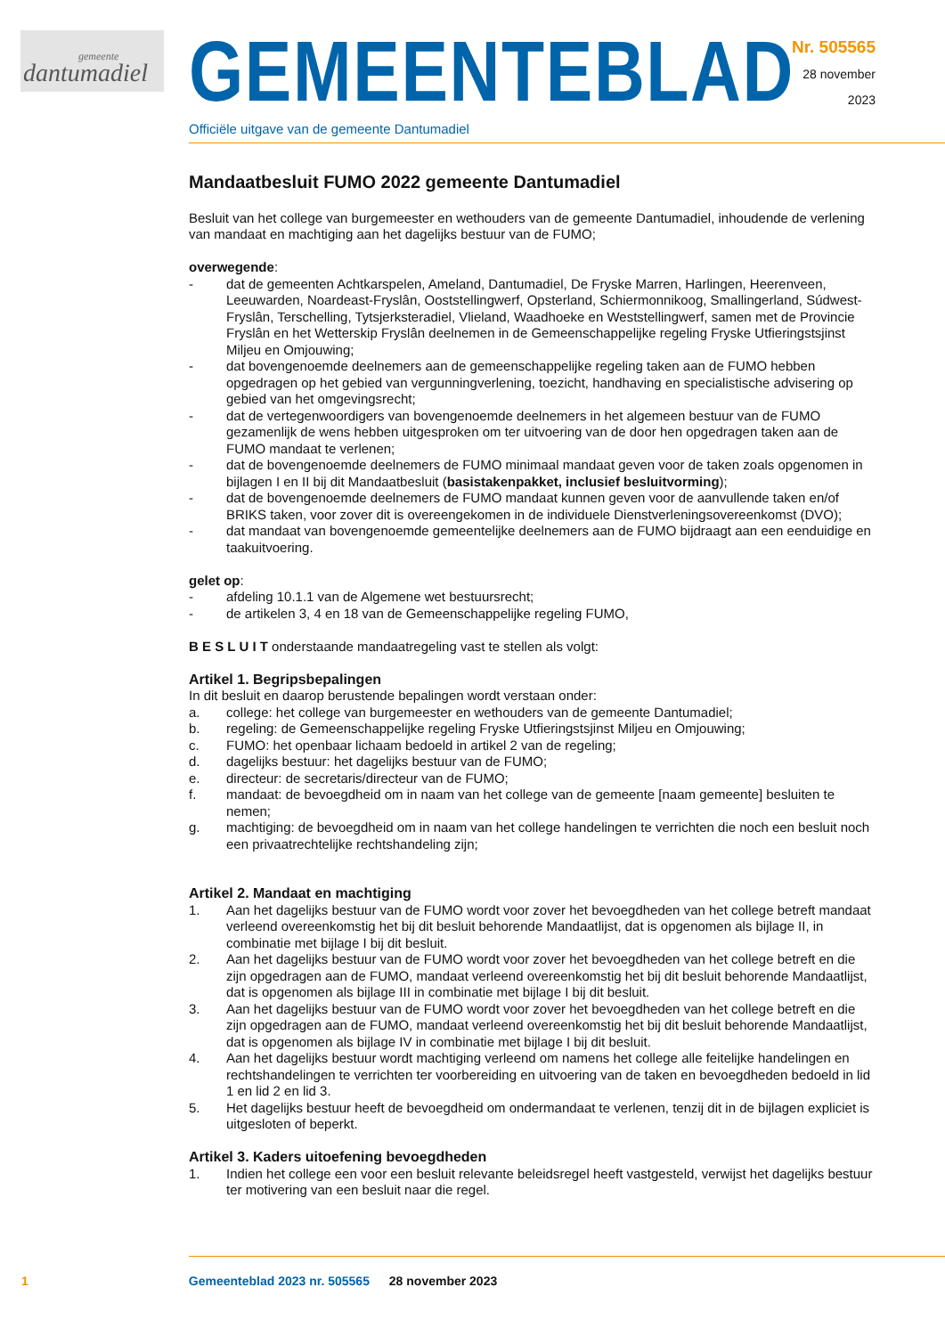gemeente
dantumadiel
GEMEENTEBLAD
Officiële uitgave van de gemeente Dantumadiel
Nr. 505565
28 november
2023
Mandaatbesluit FUMO 2022 gemeente Dantumadiel
Besluit van het college van burgemeester en wethouders van de gemeente Dantumadiel, inhoudende de verlening van mandaat en machtiging aan het dagelijks bestuur van de FUMO;
overwegende:
- dat de gemeenten Achtkarspelen, Ameland, Dantumadiel, De Fryske Marren, Harlingen, Heerenveen, Leeuwarden, Noardeast-Fryslân, Ooststellingwerf, Opsterland, Schiermonnikoog, Smallingerland, Súdwest-Fryslân, Terschelling, Tytsjerksteradiel, Vlieland, Waadhoeke en Weststellingwerf, samen met de Provincie Fryslân en het Wetterskip Fryslân deelnemen in de Gemeenschappelijke regeling Fryske Utfieringstsjinst Miljeu en Omjouwing;
- dat bovengenoemde deelnemers aan de gemeenschappelijke regeling taken aan de FUMO hebben opgedragen op het gebied van vergunningverlening, toezicht, handhaving en specialistische advisering op gebied van het omgevingsrecht;
- dat de vertegenwoordigers van bovengenoemde deelnemers in het algemeen bestuur van de FUMO gezamenlijk de wens hebben uitgesproken om ter uitvoering van de door hen opgedragen taken aan de FUMO mandaat te verlenen;
- dat de bovengenoemde deelnemers de FUMO minimaal mandaat geven voor de taken zoals opgenomen in bijlagen I en II bij dit Mandaatbesluit (basistakenpakket, inclusief besluitvorming);
- dat de bovengenoemde deelnemers de FUMO mandaat kunnen geven voor de aanvullende taken en/of BRIKS taken, voor zover dit is overeengekomen in de individuele Dienstverleningsovereenkomst (DVO);
- dat mandaat van bovengenoemde gemeentelijke deelnemers aan de FUMO bijdraagt aan een eenduidige en taakuitvoering.
gelet op:
- afdeling 10.1.1 van de Algemene wet bestuursrecht;
- de artikelen 3, 4 en 18 van de Gemeenschappelijke regeling FUMO,
B E S L U I T onderstaande mandaatregeling vast te stellen als volgt:
Artikel 1. Begripsbepalingen
In dit besluit en daarop berustende bepalingen wordt verstaan onder:
a. college: het college van burgemeester en wethouders van de gemeente Dantumadiel;
b. regeling: de Gemeenschappelijke regeling Fryske Utfieringstsjinst Miljeu en Omjouwing;
c. FUMO: het openbaar lichaam bedoeld in artikel 2 van de regeling;
d. dagelijks bestuur: het dagelijks bestuur van de FUMO;
e. directeur: de secretaris/directeur van de FUMO;
f. mandaat: de bevoegdheid om in naam van het college van de gemeente [naam gemeente] besluiten te nemen;
g. machtiging: de bevoegdheid om in naam van het college handelingen te verrichten die noch een besluit noch een privaatrechtelijke rechtshandeling zijn;
Artikel 2. Mandaat en machtiging
1. Aan het dagelijks bestuur van de FUMO wordt voor zover het bevoegdheden van het college betreft mandaat verleend overeenkomstig het bij dit besluit behorende Mandaatlijst, dat is opgenomen als bijlage II, in combinatie met bijlage I bij dit besluit.
2. Aan het dagelijks bestuur van de FUMO wordt voor zover het bevoegdheden van het college betreft en die zijn opgedragen aan de FUMO, mandaat verleend overeenkomstig het bij dit besluit behorende Mandaatlijst, dat is opgenomen als bijlage III in combinatie met bijlage I bij dit besluit.
3. Aan het dagelijks bestuur van de FUMO wordt voor zover het bevoegdheden van het college betreft en die zijn opgedragen aan de FUMO, mandaat verleend overeenkomstig het bij dit besluit behorende Mandaatlijst, dat is opgenomen als bijlage IV in combinatie met bijlage I bij dit besluit.
4. Aan het dagelijks bestuur wordt machtiging verleend om namens het college alle feitelijke handelingen en rechtshandelingen te verrichten ter voorbereiding en uitvoering van de taken en bevoegdheden bedoeld in lid 1 en lid 2 en lid 3.
5. Het dagelijks bestuur heeft de bevoegdheid om ondermandaat te verlenen, tenzij dit in de bijlagen expliciet is uitgesloten of beperkt.
Artikel 3. Kaders uitoefening bevoegdheden
1. Indien het college een voor een besluit relevante beleidsregel heeft vastgesteld, verwijst het dagelijks bestuur ter motivering van een besluit naar die regel.
1 Gemeenteblad 2023 nr. 505565 28 november 2023